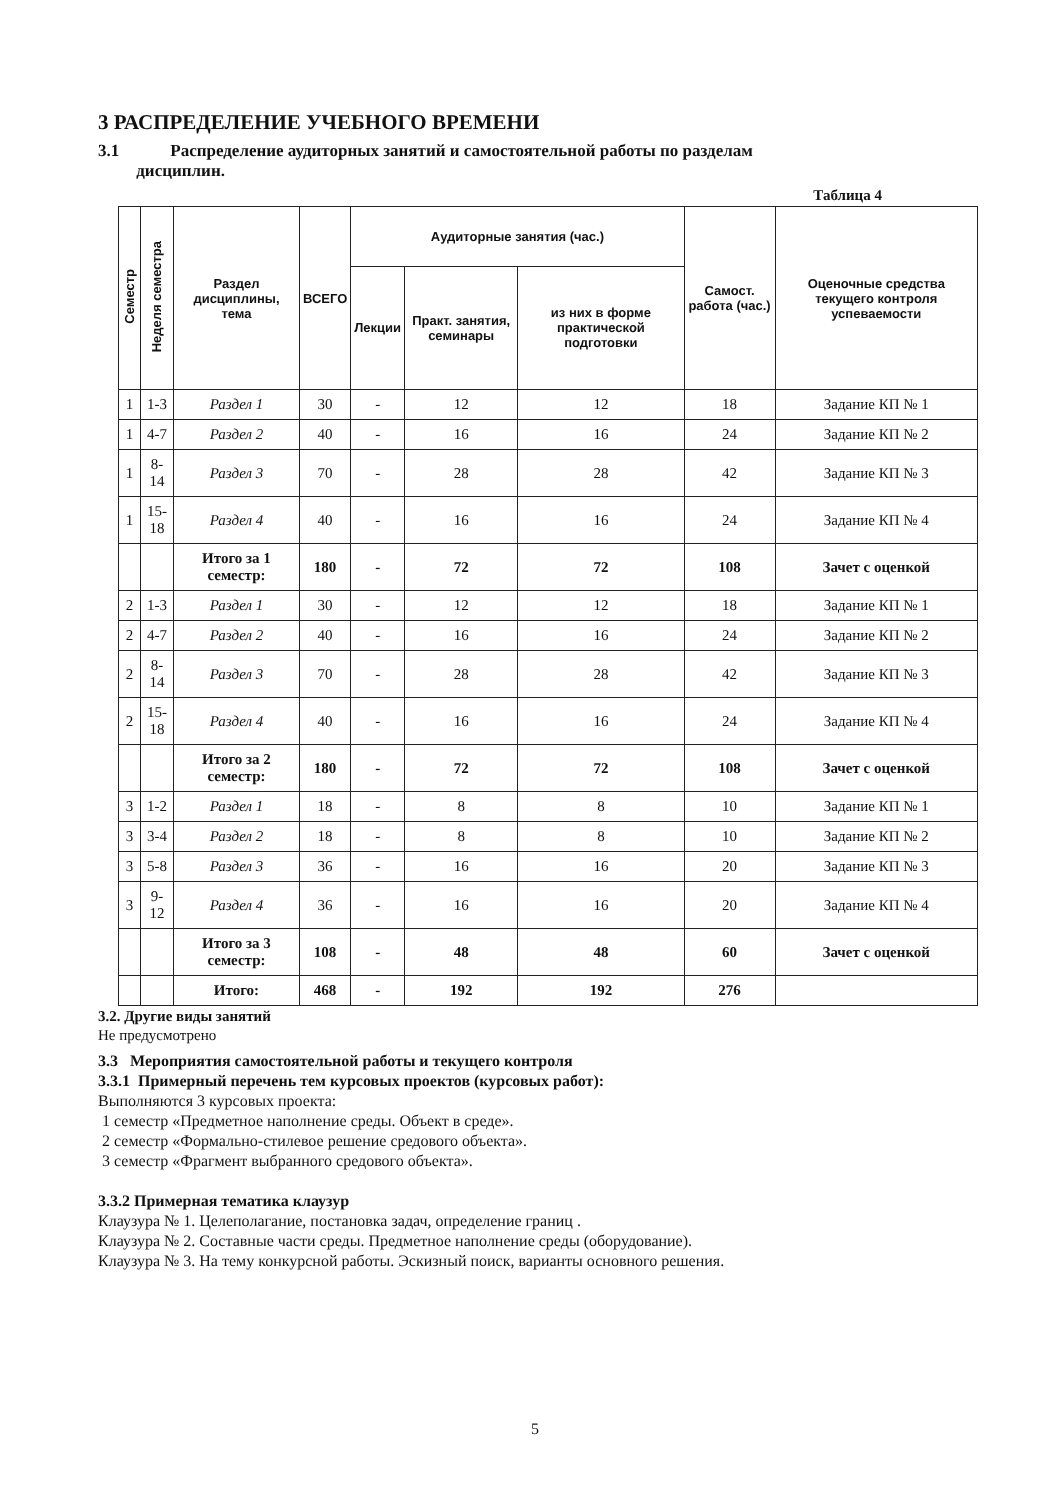3 РАСПРЕДЕЛЕНИЕ УЧЕБНОГО ВРЕМЕНИ
3.1 Распределение аудиторных занятий и самостоятельной работы по разделам
дисциплин.
Таблица 4
| Семестр | Неделя семестра | Раздел дисциплины, тема | ВСЕГО | Аудиторные занятия (час.) | | | Самост. работа (час.) | Оценочные средства текущего контроля успеваемости |
| --- | --- | --- | --- | --- | --- | --- | --- | --- |
| | | | | Лекции | Практ. занятия, семинары | из них в форме практической подготовки | | |
| 1 | 1-3 | Раздел 1 | 30 | - | 12 | 12 | 18 | Задание КП № 1 |
| 1 | 4-7 | Раздел 2 | 40 | - | 16 | 16 | 24 | Задание КП № 2 |
| 1 | 8-14 | Раздел 3 | 70 | - | 28 | 28 | 42 | Задание КП № 3 |
| 1 | 15-18 | Раздел 4 | 40 | - | 16 | 16 | 24 | Задание КП № 4 |
| | | Итого за 1 семестр: | 180 | - | 72 | 72 | 108 | Зачет с оценкой |
| 2 | 1-3 | Раздел 1 | 30 | - | 12 | 12 | 18 | Задание КП № 1 |
| 2 | 4-7 | Раздел 2 | 40 | - | 16 | 16 | 24 | Задание КП № 2 |
| 2 | 8-14 | Раздел 3 | 70 | - | 28 | 28 | 42 | Задание КП № 3 |
| 2 | 15-18 | Раздел 4 | 40 | - | 16 | 16 | 24 | Задание КП № 4 |
| | | Итого за 2 семестр: | 180 | - | 72 | 72 | 108 | Зачет с оценкой |
| 3 | 1-2 | Раздел 1 | 18 | - | 8 | 8 | 10 | Задание КП № 1 |
| 3 | 3-4 | Раздел 2 | 18 | - | 8 | 8 | 10 | Задание КП № 2 |
| 3 | 5-8 | Раздел 3 | 36 | - | 16 | 16 | 20 | Задание КП № 3 |
| 3 | 9-12 | Раздел 4 | 36 | - | 16 | 16 | 20 | Задание КП № 4 |
| | | Итого за 3 семестр: | 108 | - | 48 | 48 | 60 | Зачет с оценкой |
| | | Итого: | 468 | - | 192 | 192 | 276 | |
3.2. Другие виды занятий
Не предусмотрено
3.3 Мероприятия самостоятельной работы и текущего контроля
3.3.1 Примерный перечень тем курсовых проектов (курсовых работ):
Выполняются 3 курсовых проекта:
1 семестр «Предметное наполнение среды. Объект в среде».
2 семестр «Формально-стилевое решение средового объекта».
3 семестр «Фрагмент выбранного средового объекта».
3.3.2 Примерная тематика клаузур
Клаузура № 1. Целеполагание, постановка задач, определение границ .
Клаузура № 2. Составные части среды. Предметное наполнение среды (оборудование).
Клаузура № 3. На тему конкурсной работы. Эскизный поиск, варианты основного решения.
5